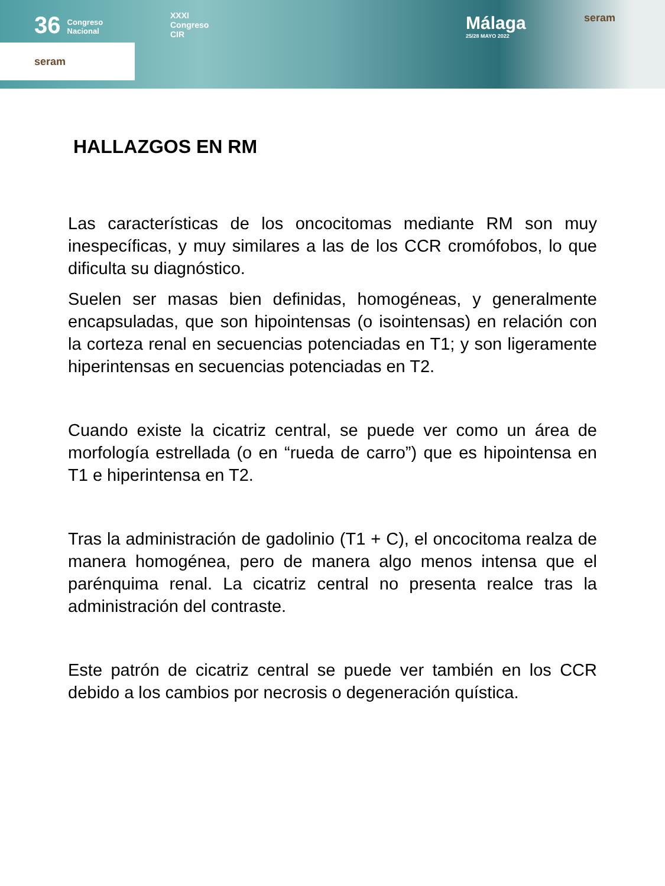36 Congreso
Nacional
XXXI
Congreso
CIR
Málaga
25/28 MAYO 2022
seram
seram
HALLAZGOS EN RM
Las características de los oncocitomas mediante RM son muy inespecíficas, y muy similares a las de los CCR cromófobos, lo que dificulta su diagnóstico.
Suelen ser masas bien definidas, homogéneas, y generalmente encapsuladas, que son hipointensas (o isointensas) en relación con la corteza renal en secuencias potenciadas en T1; y son ligeramente hiperintensas en secuencias potenciadas en T2.
Cuando existe la cicatriz central, se puede ver como un área de morfología estrellada (o en “rueda de carro”) que es hipointensa en T1 e hiperintensa en T2.
Tras la administración de gadolinio (T1 + C), el oncocitoma realza de manera homogénea, pero de manera algo menos intensa que el parénquima renal. La cicatriz central no presenta realce tras la administración del contraste.
Este patrón de cicatriz central se puede ver también en los CCR debido a los cambios por necrosis o degeneración quística.